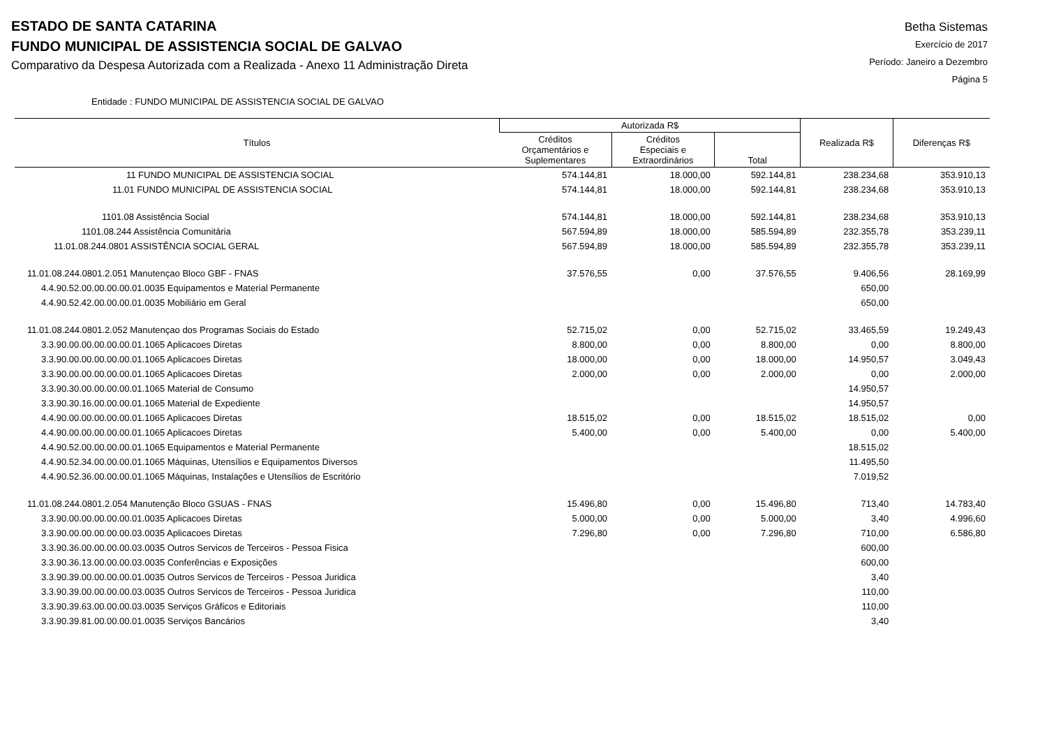ESTADO DE SANTA CATARINA
FUNDO MUNICIPAL DE ASSISTENCIA SOCIAL DE GALVAO
Comparativo da Despesa Autorizada com a Realizada - Anexo 11 Administração Direta
Betha Sistemas
Exercício de 2017
Período: Janeiro a Dezembro
Página 5
Entidade : FUNDO MUNICIPAL DE ASSISTENCIA SOCIAL DE GALVAO
| Títulos | Autorizada R$ | | | Realizada R$ | Diferenças R$ |
| --- | --- | --- | --- | --- | --- |
| | Créditos Orçamentários e Suplementares | Créditos Especiais e Extraordinários | Total | | |
| 11 FUNDO MUNICIPAL DE ASSISTENCIA SOCIAL | 574.144,81 | 18.000,00 | 592.144,81 | 238.234,68 | 353.910,13 |
| 11.01 FUNDO MUNICIPAL DE ASSISTENCIA SOCIAL | 574.144,81 | 18.000,00 | 592.144,81 | 238.234,68 | 353.910,13 |
| 1101.08 Assistência Social | 574.144,81 | 18.000,00 | 592.144,81 | 238.234,68 | 353.910,13 |
| 1101.08.244 Assistência Comunitária | 567.594,89 | 18.000,00 | 585.594,89 | 232.355,78 | 353.239,11 |
| 11.01.08.244.0801 ASSISTÊNCIA SOCIAL GERAL | 567.594,89 | 18.000,00 | 585.594,89 | 232.355,78 | 353.239,11 |
| 11.01.08.244.0801.2.051 Manutençao Bloco GBF - FNAS | 37.576,55 | 0,00 | 37.576,55 | 9.406,56 | 28.169,99 |
| 4.4.90.52.00.00.00.00.01.0035 Equipamentos e Material Permanente | | | | 650,00 | |
| 4.4.90.52.42.00.00.00.01.0035 Mobiliário em Geral | | | | 650,00 | |
| 11.01.08.244.0801.2.052 Manutençao dos Programas Sociais do Estado | 52.715,02 | 0,00 | 52.715,02 | 33.465,59 | 19.249,43 |
| 3.3.90.00.00.00.00.00.01.1065 Aplicacoes Diretas | 8.800,00 | 0,00 | 8.800,00 | 0,00 | 8.800,00 |
| 3.3.90.00.00.00.00.00.01.1065 Aplicacoes Diretas | 18.000,00 | 0,00 | 18.000,00 | 14.950,57 | 3.049,43 |
| 3.3.90.00.00.00.00.00.01.1065 Aplicacoes Diretas | 2.000,00 | 0,00 | 2.000,00 | 0,00 | 2.000,00 |
| 3.3.90.30.00.00.00.00.01.1065 Material de Consumo | | | | 14.950,57 | |
| 3.3.90.30.16.00.00.00.01.1065 Material de Expediente | | | | 14.950,57 | |
| 4.4.90.00.00.00.00.00.01.1065 Aplicacoes Diretas | 18.515,02 | 0,00 | 18.515,02 | 18.515,02 | 0,00 |
| 4.4.90.00.00.00.00.00.01.1065 Aplicacoes Diretas | 5.400,00 | 0,00 | 5.400,00 | 0,00 | 5.400,00 |
| 4.4.90.52.00.00.00.00.01.1065 Equipamentos e Material Permanente | | | | 18.515,02 | |
| 4.4.90.52.34.00.00.00.01.1065 Máquinas, Utensílios e Equipamentos Diversos | | | | 11.495,50 | |
| 4.4.90.52.36.00.00.00.01.1065 Máquinas, Instalações e Utensílios de Escritório | | | | 7.019,52 | |
| 11.01.08.244.0801.2.054 Manutenção Bloco GSUAS - FNAS | 15.496,80 | 0,00 | 15.496,80 | 713,40 | 14.783,40 |
| 3.3.90.00.00.00.00.00.01.0035 Aplicacoes Diretas | 5.000,00 | 0,00 | 5.000,00 | 3,40 | 4.996,60 |
| 3.3.90.00.00.00.00.00.03.0035 Aplicacoes Diretas | 7.296,80 | 0,00 | 7.296,80 | 710,00 | 6.586,80 |
| 3.3.90.36.00.00.00.00.03.0035 Outros Servicos de Terceiros - Pessoa Fisica | | | | 600,00 | |
| 3.3.90.36.13.00.00.00.03.0035 Conferências e Exposições | | | | 600,00 | |
| 3.3.90.39.00.00.00.00.01.0035 Outros Servicos de Terceiros - Pessoa Juridica | | | | 3,40 | |
| 3.3.90.39.00.00.00.00.03.0035 Outros Servicos de Terceiros - Pessoa Juridica | | | | 110,00 | |
| 3.3.90.39.63.00.00.00.03.0035 Serviços Gráficos e Editoriais | | | | 110,00 | |
| 3.3.90.39.81.00.00.00.01.0035 Serviços Bancários | | | | 3,40 | |